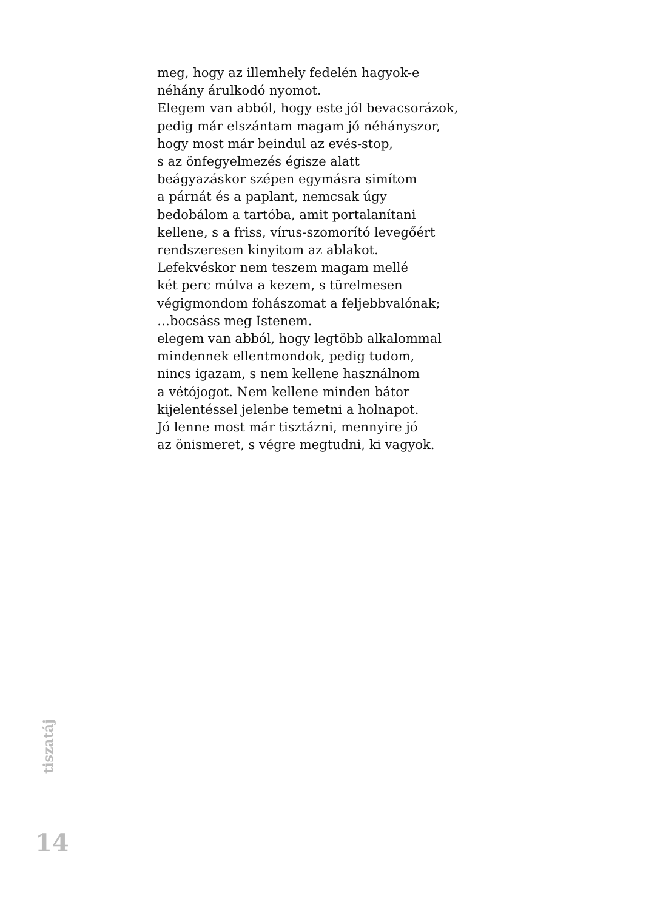meg, hogy az illemhely fedelén hagyok-e
néhány árulkodó nyomot.
Elegem van abból, hogy este jól bevacsorázok,
pedig már elszántam magam jó néhányszor,
hogy most már beindul az evés-stop,
s az önfegyelmezés égisze alatt
beágyazáskor szépen egymásra simítom
a párnát és a paplant, nemcsak úgy
bedobálom a tartóba, amit portalanítani
kellene, s a friss, vírus-szomorító levegőért
rendszeresen kinyitom az ablakot.
Lefekvéskor nem teszem magam mellé
két perc múlva a kezem, s türelmesen
végigmondom fohászomat a feljebbvalónak;
…bocsáss meg Istenem.
elegem van abból, hogy legtöbb alkalommal
mindennek ellentmondok, pedig tudom,
nincs igazam, s nem kellene használnom
a vétójogot. Nem kellene minden bátor
kijelentéssel jelenbe temetni a holnapot.
Jó lenne most már tisztázni, mennyire jó
az önismeret, s végre megtudni, ki vagyok.
tiszatáj
14